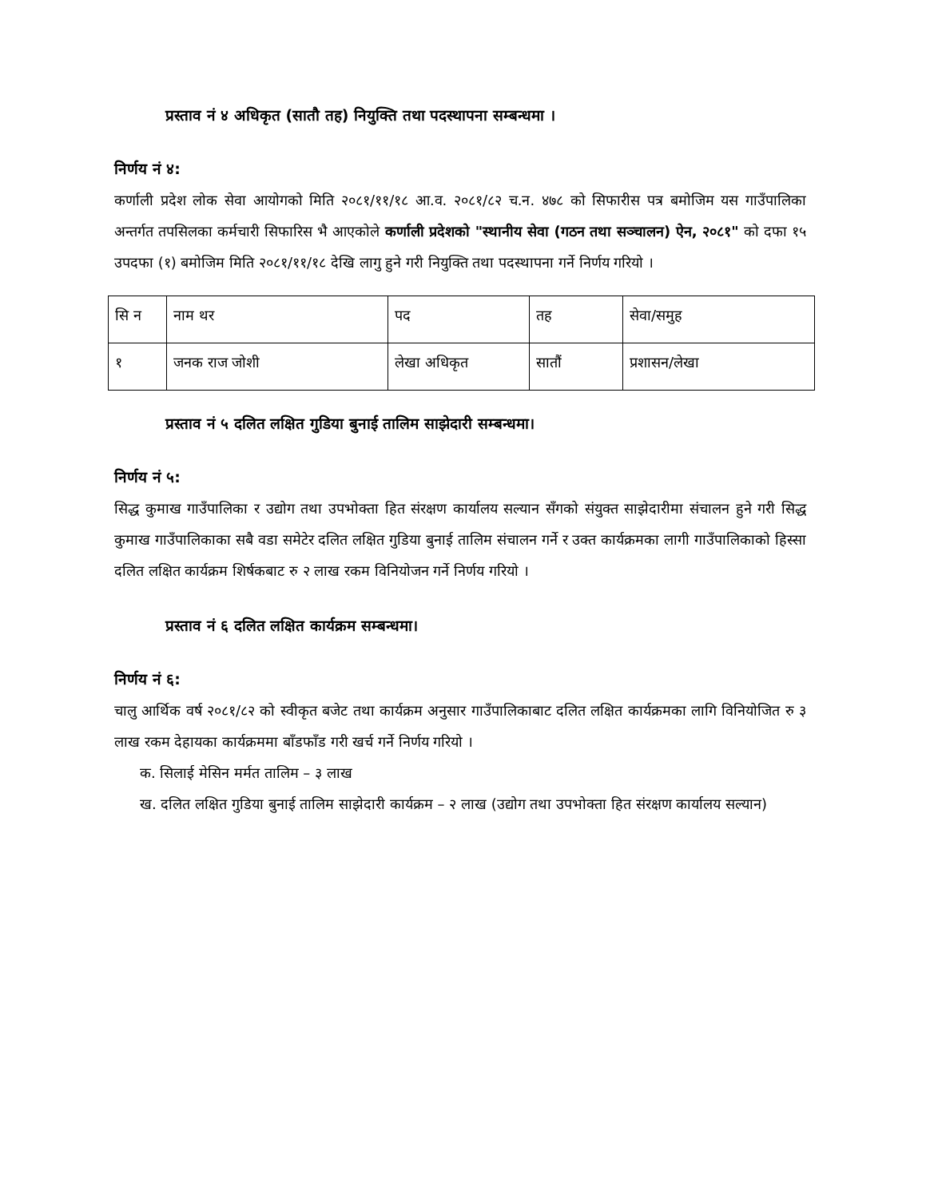प्रस्ताव नं ४ अधिकृत (सातौ तह) नियुक्ति तथा पदस्थापना सम्बन्धमा ।
निर्णय नं ४:
कर्णाली प्रदेश लोक सेवा आयोगको मिति २०८१/११/१८ आ.व. २०८१/८२ च.न. ४७८ को सिफारीस पत्र बमोजिम यस गाउँपालिका अन्तर्गत तपसिलका कर्मचारी सिफारिस भै आएकोले कर्णाली प्रदेशको "स्थानीय सेवा (गठन तथा सञ्चालन) ऐन, २०८१" को दफा १५ उपदफा (१) बमोजिम मिति २०८१/११/१८ देखि लागु हुने गरी नियुक्ति तथा पदस्थापना गर्ने निर्णय गरियो ।
| सि न | नाम थर | पद | तह | सेवा/समुह |
| १ | जनक राज जोशी | लेखा अधिकृत | सातौं | प्रशासन/लेखा |
प्रस्ताव नं ५ दलित लक्षित गुडिया बुनाई तालिम साझेदारी सम्बन्धमा।
निर्णय नं ५:
सिद्ध कुमाख गाउँपालिका र उद्योग तथा उपभोक्ता हित संरक्षण कार्यालय सल्यान सँगको संयुक्त साझेदारीमा संचालन हुने गरी सिद्ध कुमाख गाउँपालिकाका सबै वडा समेटेर दलित लक्षित गुडिया बुनाई तालिम संचालन गर्ने र उक्त कार्यक्रमका लागी गाउँपालिकाको हिस्सा दलित लक्षित कार्यक्रम शिर्षकबाट रु २ लाख रकम विनियोजन गर्ने निर्णय गरियो ।
प्रस्ताव नं ६ दलित लक्षित कार्यक्रम सम्बन्धमा।
निर्णय नं ६:
चालु आर्थिक वर्ष २०८१/८२ को स्वीकृत बजेट तथा कार्यक्रम अनुसार गाउँपालिकाबाट दलित लक्षित कार्यक्रमका लागि विनियोजित रु ३ लाख रकम देहायका कार्यक्रममा बाँडफाँड गरी खर्च गर्ने निर्णय गरियो ।
क. सिलाई मेसिन मर्मत तालिम – ३ लाख
ख. दलित लक्षित गुडिया बुनाई तालिम साझेदारी कार्यक्रम – २ लाख (उद्योग तथा उपभोक्ता हित संरक्षण कार्यालय सल्यान)